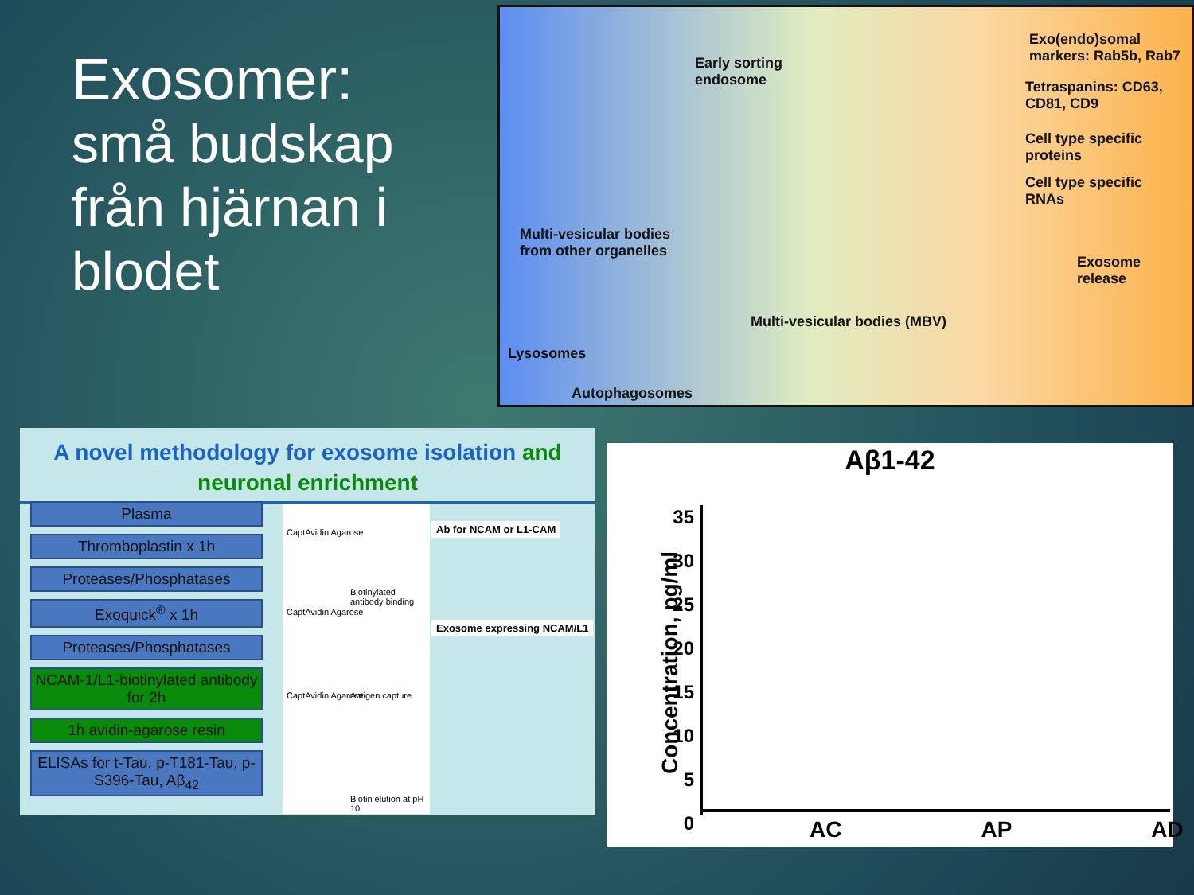Exosomer:
små budskap från hjärnan i blodet
Early sorting
endosome
Multi-vesicular bodies
from other organelles
Lysosomes
Autophagosomes
Multi-vesicular bodies (MBV)
Exosome release
Exo(endo)somal
markers: Rab5b, Rab7
Tetraspanins: CD63,
CD81, CD9
Cell type specific
proteins
Cell type specific
RNAs
A novel methodology for exosome isolation and neuronal enrichment
Plasma
Thromboplastin x 1h
Proteases/Phosphatases
Exoquick<sup>®</sup> x 1h
Proteases/Phosphatases
NCAM-1/L1-biotinylated antibody for 2h
1h avidin-agarose resin
ELISAs for t-Tau, p-T181-Tau, p-S396-Tau, Aβ<sub>42</sub>
CaptAvidin Agarose
Biotinylated antibody binding
CaptAvidin Agarose
Antigen capture
CaptAvidin Agarose
Biotin elution at pH 10
Ab for NCAM or L1-CAM
Exosome expressing NCAM/L1
Aβ1-42
Concentration, pg/ml
35
30
25
20
15
10
5
0
AC AP AD